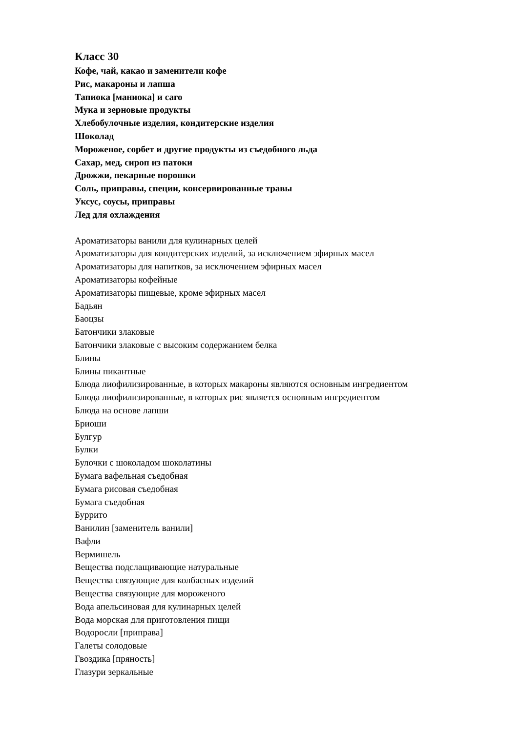Класс 30
Кофе, чай, какао и заменители кофе
Рис, макароны и лапша
Тапиока [маниока] и саго
Мука и зерновые продукты
Хлебобулочные изделия, кондитерские изделия
Шоколад
Мороженое, сорбет и другие продукты из съедобного льда
Сахар, мед, сироп из патоки
Дрожжи, пекарные порошки
Соль, приправы, специи, консервированные травы
Уксус, соусы, приправы
Лед для охлаждения
Ароматизаторы ванили для кулинарных целей
Ароматизаторы для кондитерских изделий, за исключением эфирных масел
Ароматизаторы для напитков, за исключением эфирных масел
Ароматизаторы кофейные
Ароматизаторы пищевые, кроме эфирных масел
Бадьян
Баоцзы
Батончики злаковые
Батончики злаковые с высоким содержанием белка
Блины
Блины пикантные
Блюда лиофилизированные, в которых макароны являются основным ингредиентом
Блюда лиофилизированные, в которых рис является основным ингредиентом
Блюда на основе лапши
Бриоши
Булгур
Булки
Булочки с шоколадом шоколатины
Бумага вафельная съедобная
Бумага рисовая съедобная
Бумага съедобная
Буррито
Ванилин [заменитель ванили]
Вафли
Вермишель
Вещества подслащивающие натуральные
Вещества связующие для колбасных изделий
Вещества связующие для мороженого
Вода апельсиновая для кулинарных целей
Вода морская для приготовления пищи
Водоросли [приправа]
Галеты солодовые
Гвоздика [пряность]
Глазури зеркальные